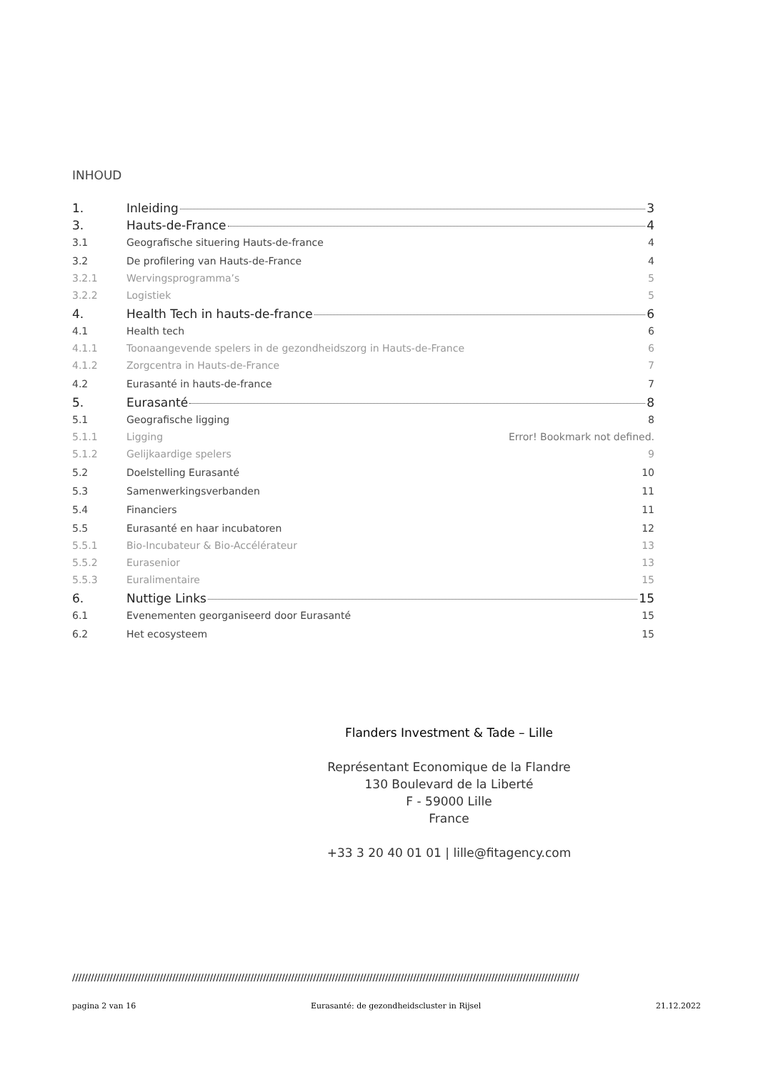INHOUD
1. Inleiding 3
3. Hauts-de-France 4
3.1 Geografische situering Hauts-de-france 4
3.2 De profilering van Hauts-de-France 4
3.2.1 Wervingsprogramma’s 5
3.2.2 Logistiek 5
4. Health Tech in hauts-de-france 6
4.1 Health tech 6
4.1.1 Toonaangevende spelers in de gezondheidszorg in Hauts-de-France 6
4.1.2 Zorgcentra in Hauts-de-France 7
4.2 Eurasanté in hauts-de-france 7
5. Eurasanté 8
5.1 Geografische ligging 8
5.1.1 Ligging Error! Bookmark not defined.
5.1.2 Gelijkaardige spelers 9
5.2 Doelstelling Eurasanté 10
5.3 Samenwerkingsverbanden 11
5.4 Financiers 11
5.5 Eurasanté en haar incubatoren 12
5.5.1 Bio-Incubateur & Bio-Accélérateur 13
5.5.2 Eurasenior 13
5.5.3 Euralimentaire 15
6. Nuttige Links 15
6.1 Evenementen georganiseerd door Eurasanté 15
6.2 Het ecosysteem 15
Flanders Investment & Tade – Lille
Représentant Economique de la Flandre
130 Boulevard de la Liberté
F - 59000 Lille
France
+33 3 20 40 01 01 | lille@fitagency.com
//////////////////////////////////////////////////////////////////////////////////////////////////////////////////////////////////////////////////////////////////
pagina 2 van 16 Eurasanté: de gezondheidscluster in Rijsel 21.12.2022